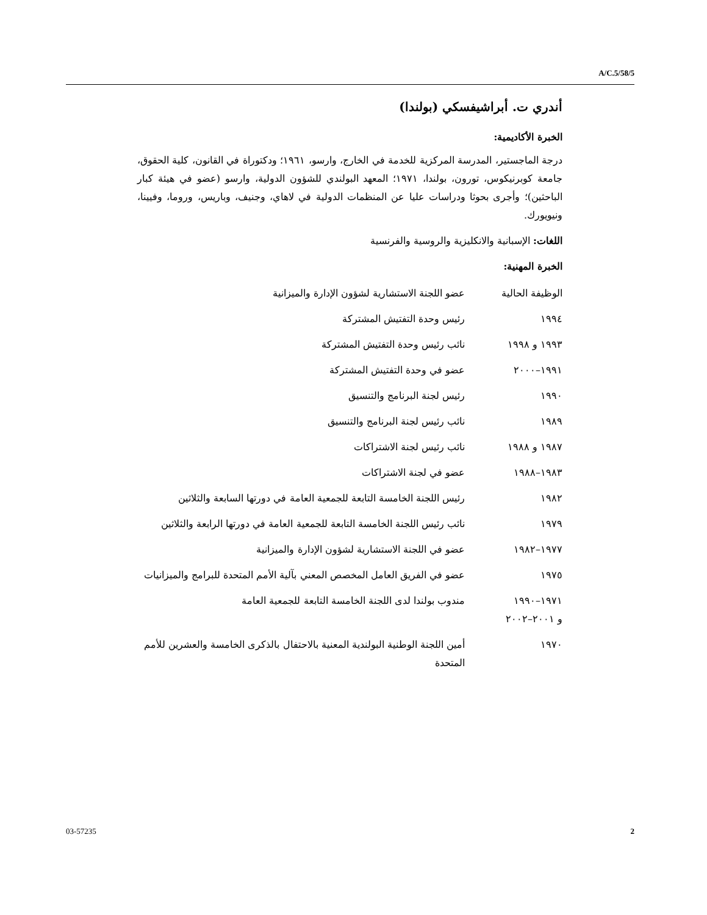A/C.5/58/5
أندري ت. أبراشيفسكي (بولندا)
الخبرة الأكاديمية:
درجة الماجستير، المدرسة المركزية للخدمة في الخارج، وارسو، ١٩٦١؛ ودكتوراة في القانون، كلية الحقوق، جامعة كوبرنيكوس، تورون، بولندا، ١٩٧١؛ المعهد البولندي للشؤون الدولية، وارسو (عضو في هيئة كبار الباحثين)؛ وأجرى بحوثا ودراسات عليا عن المنظمات الدولية في لاهاي، وجنيف، وباريس، وروما، وفيينا، ونيويورك.
اللغات: الإسبانية والانكليزية والروسية والفرنسية
الخبرة المهنية:
| الوظيفة الحالية | عضو اللجنة الاستشارية لشؤون الإدارة والميزانية |
| ١٩٩٤ | رئيس وحدة التفتيش المشتركة |
| ١٩٩٣ و ١٩٩٨ | نائب رئيس وحدة التفتيش المشتركة |
| ١٩٩١–٢٠٠٠ | عضو في وحدة التفتيش المشتركة |
| ١٩٩٠ | رئيس لجنة البرنامج والتنسيق |
| ١٩٨٩ | نائب رئيس لجنة البرنامج والتنسيق |
| ١٩٨٧ و ١٩٨٨ | نائب رئيس لجنة الاشتراكات |
| ١٩٨٣–١٩٨٨ | عضو في لجنة الاشتراكات |
| ١٩٨٢ | رئيس اللجنة الخامسة التابعة للجمعية العامة في دورتها السابعة والثلاثين |
| ١٩٧٩ | نائب رئيس اللجنة الخامسة التابعة للجمعية العامة في دورتها الرابعة والثلاثين |
| ١٩٧٧–١٩٨٢ | عضو في اللجنة الاستشارية لشؤون الإدارة والميزانية |
| ١٩٧٥ | عضو في الفريق العامل المخصص المعني بآلية الأمم المتحدة للبرامج والميزانيات |
| ١٩٧١–١٩٩٠ و ٢٠٠١–٢٠٠٢ | مندوب بولندا لدى اللجنة الخامسة التابعة للجمعية العامة |
| ١٩٧٠ | أمين اللجنة الوطنية البولندية المعنية بالاحتفال بالذكرى الخامسة والعشرين للأمم المتحدة |
03-57235 2